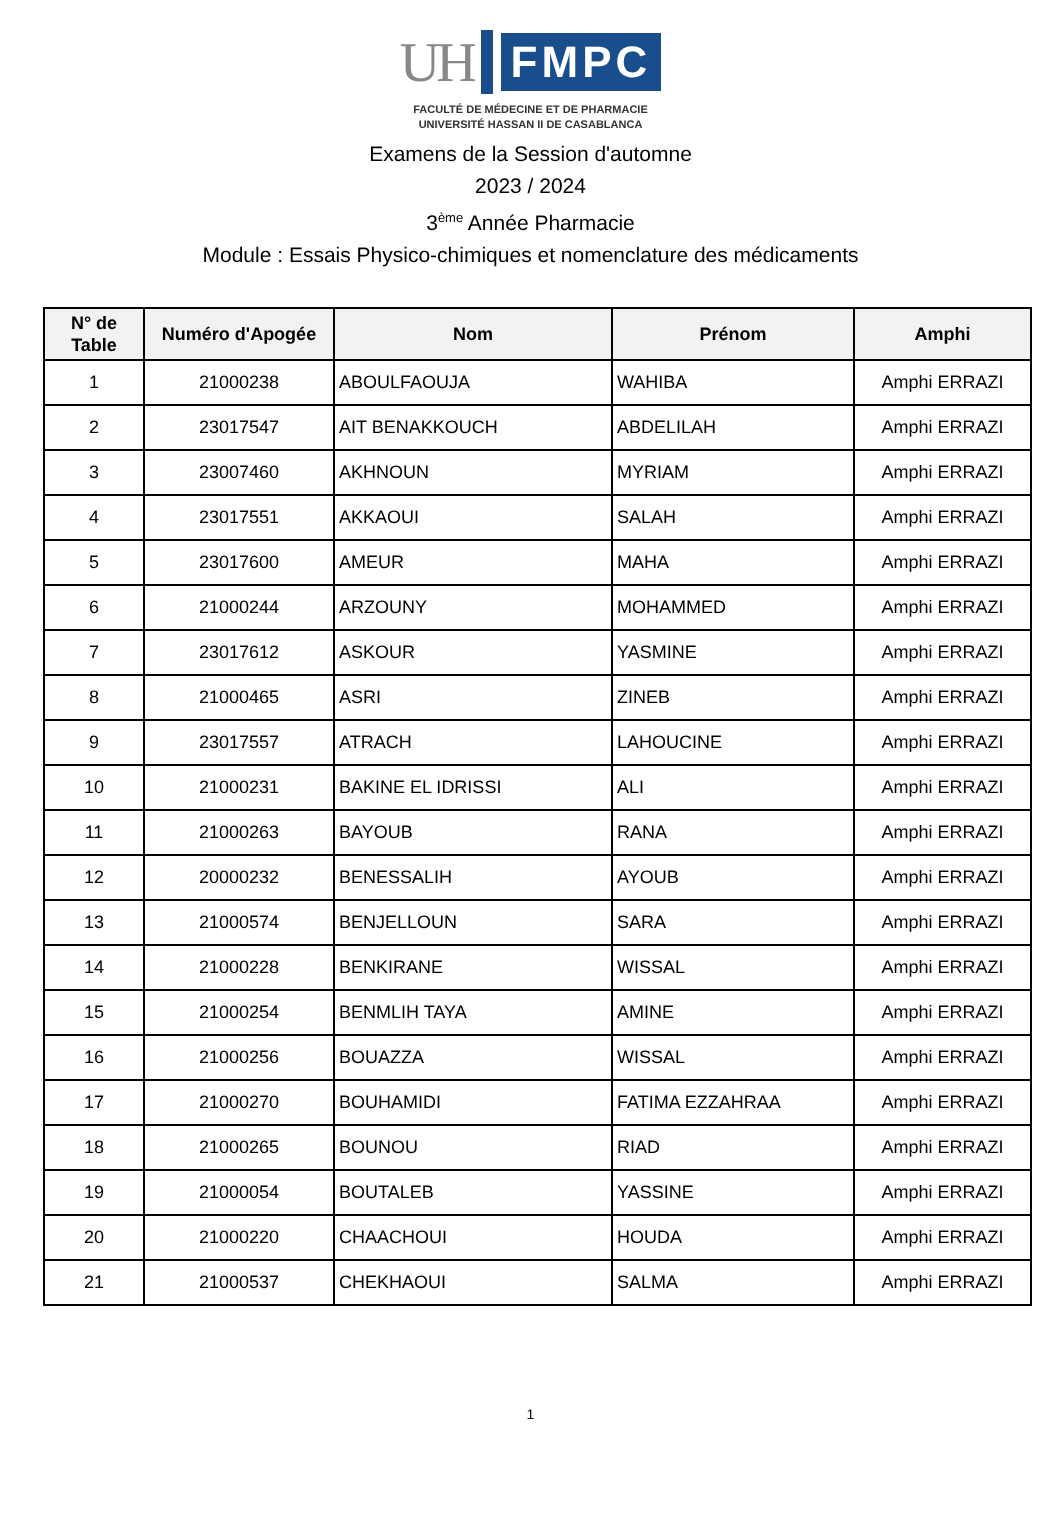UH
FMPC
FACULTÉ DE MÉDECINE ET DE PHARMACIE
UNIVERSITÉ HASSAN II DE CASABLANCA
Examens de la Session d'automne
2023 / 2024
3<sup>ème</sup> Année Pharmacie
Module : Essais Physico-chimiques et nomenclature des médicaments
| N° de Table | Numéro d'Apogée | Nom | Prénom | Amphi |
| --- | --- | --- | --- | --- |
| 1 | 21000238 | ABOULFAOUJA | WAHIBA | Amphi ERRAZI |
| 2 | 23017547 | AIT BENAKKOUCH | ABDELILAH | Amphi ERRAZI |
| 3 | 23007460 | AKHNOUN | MYRIAM | Amphi ERRAZI |
| 4 | 23017551 | AKKAOUI | SALAH | Amphi ERRAZI |
| 5 | 23017600 | AMEUR | MAHA | Amphi ERRAZI |
| 6 | 21000244 | ARZOUNY | MOHAMMED | Amphi ERRAZI |
| 7 | 23017612 | ASKOUR | YASMINE | Amphi ERRAZI |
| 8 | 21000465 | ASRI | ZINEB | Amphi ERRAZI |
| 9 | 23017557 | ATRACH | LAHOUCINE | Amphi ERRAZI |
| 10 | 21000231 | BAKINE EL IDRISSI | ALI | Amphi ERRAZI |
| 11 | 21000263 | BAYOUB | RANA | Amphi ERRAZI |
| 12 | 20000232 | BENESSALIH | AYOUB | Amphi ERRAZI |
| 13 | 21000574 | BENJELLOUN | SARA | Amphi ERRAZI |
| 14 | 21000228 | BENKIRANE | WISSAL | Amphi ERRAZI |
| 15 | 21000254 | BENMLIH TAYA | AMINE | Amphi ERRAZI |
| 16 | 21000256 | BOUAZZA | WISSAL | Amphi ERRAZI |
| 17 | 21000270 | BOUHAMIDI | FATIMA EZZAHRAA | Amphi ERRAZI |
| 18 | 21000265 | BOUNOU | RIAD | Amphi ERRAZI |
| 19 | 21000054 | BOUTALEB | YASSINE | Amphi ERRAZI |
| 20 | 21000220 | CHAACHOUI | HOUDA | Amphi ERRAZI |
| 21 | 21000537 | CHEKHAOUI | SALMA | Amphi ERRAZI |
1